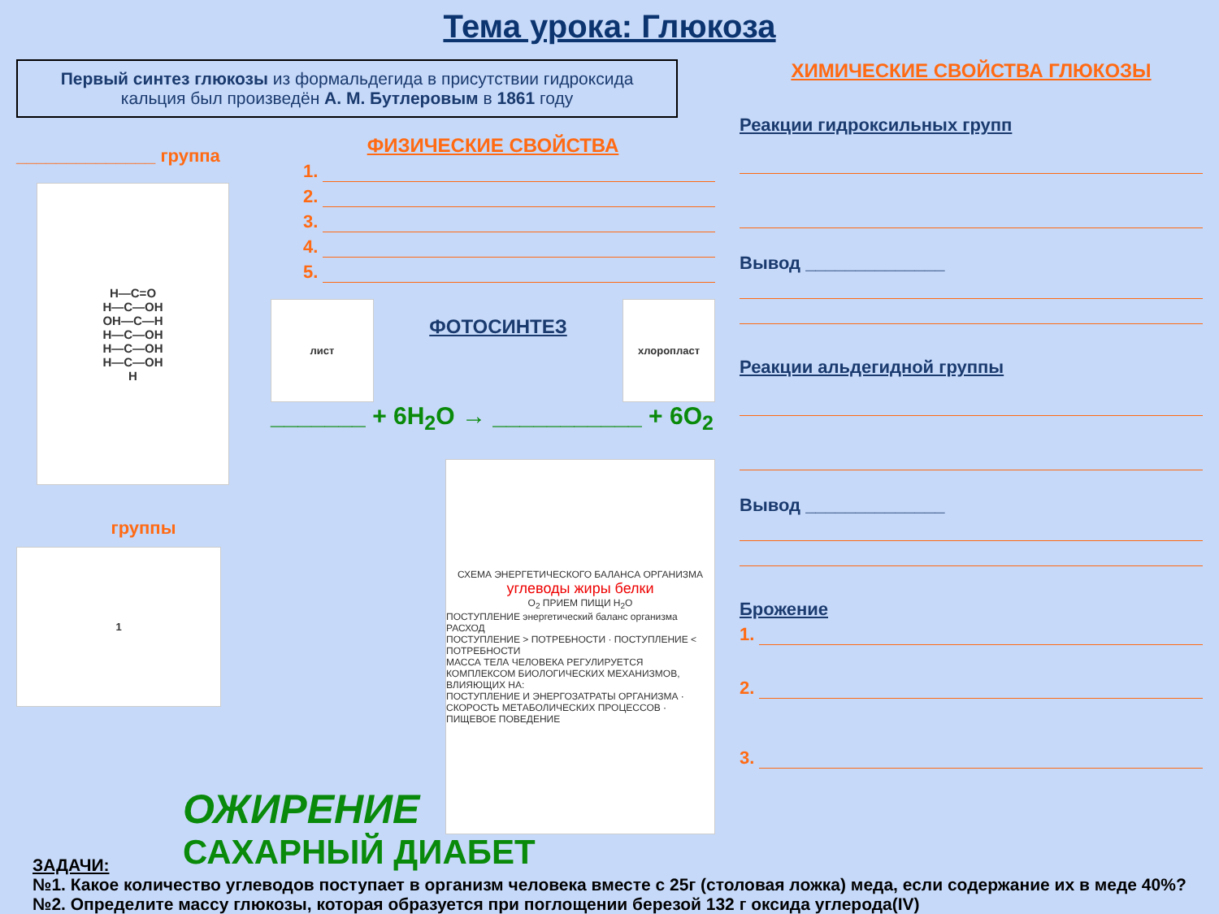Тема урока: Глюкоза
Первый синтез глюкозы из формальдегида в присутствии гидроксида кальция был произведён А. М. Бутлеровым в 1861 году
______________ группа
H—C=O
H—C—OH
OH—C—H
H—C—OH
H—C—OH
H—C—OH
H
группы
1
ФИЗИЧЕСКИЕ СВОЙСТВА
1.
2.
3.
4.
5.
лист
ФОТОСИНТЕЗ
хлоропласт
_______ + 6H<sub>2</sub>O → ___________ + 6O<sub>2</sub>
СХЕМА ЭНЕРГЕТИЧЕСКОГО БАЛАНСА ОРГАНИЗМА
углеводы жиры белки
O<sub>2</sub> ПРИЕМ ПИЩИ H<sub>2</sub>O
ПОСТУПЛЕНИЕ энергетический баланс организма РАСХОД
ПОСТУПЛЕНИЕ > ПОТРЕБНОСТИ · ПОСТУПЛЕНИЕ < ПОТРЕБНОСТИ
МАССА ТЕЛА ЧЕЛОВЕКА РЕГУЛИРУЕТСЯ КОМПЛЕКСОМ БИОЛОГИЧЕСКИХ МЕХАНИЗМОВ, ВЛИЯЮЩИХ НА:
ПОСТУПЛЕНИЕ И ЭНЕРГОЗАТРАТЫ ОРГАНИЗМА · СКОРОСТЬ МЕТАБОЛИЧЕСКИХ ПРОЦЕССОВ · ПИЩЕВОЕ ПОВЕДЕНИЕ
ХИМИЧЕСКИЕ СВОЙСТВА ГЛЮКОЗЫ
Реакции гидроксильных групп
Вывод ______________
Реакции альдегидной группы
Вывод ______________
Брожение
1.
2.
3.
ОЖИРЕНИЕ
САХАРНЫЙ ДИАБЕТ
ЗАДАЧИ:
№1. Какое количество углеводов поступает в организм человека вместе с 25г (столовая ложка) меда, если содержание их в меде 40%?
№2. Определите массу глюкозы, которая образуется при поглощении березой 132 г оксида углерода(IV)